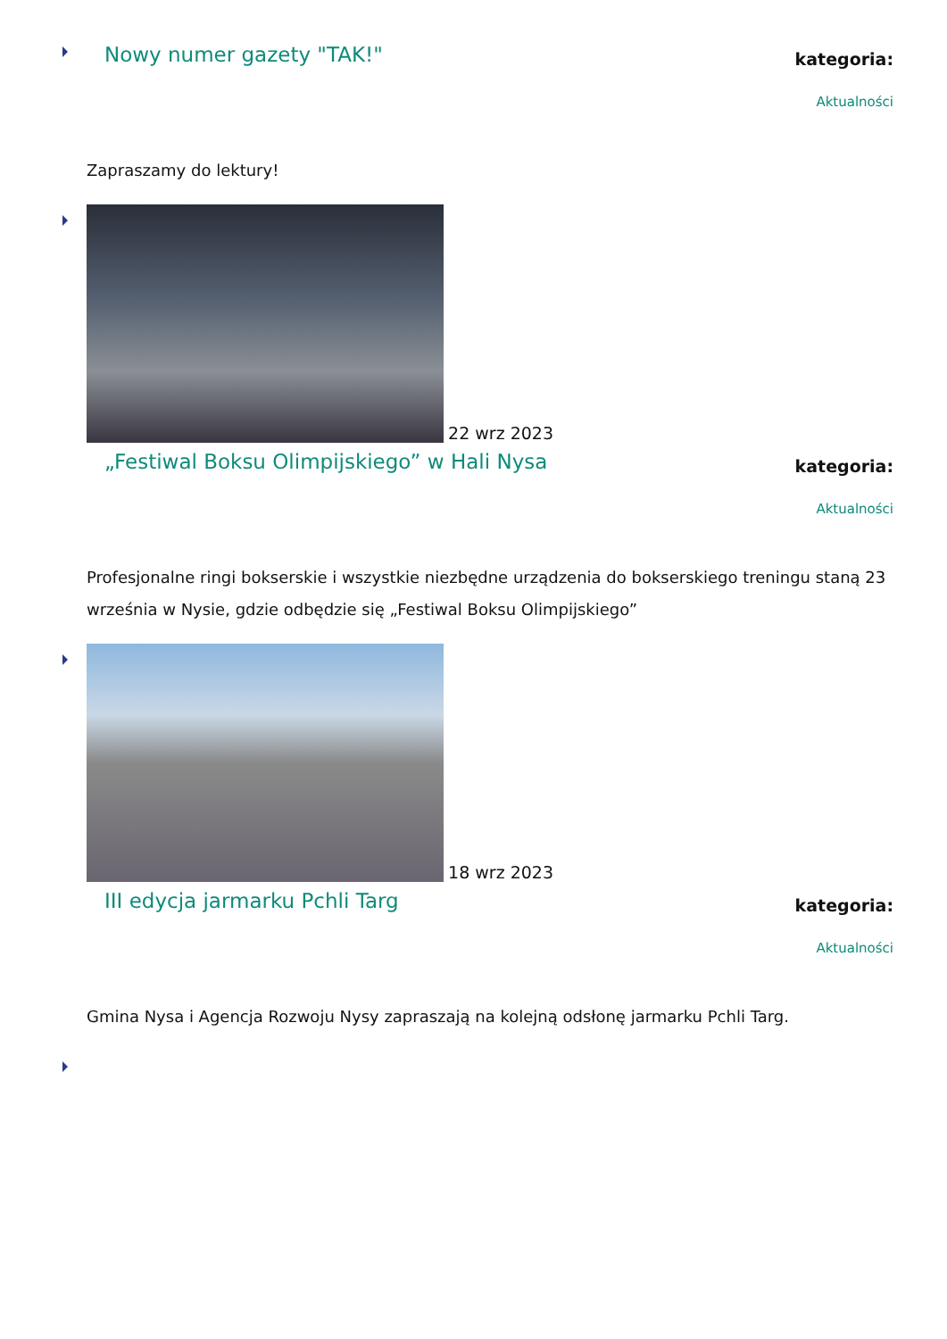Nowy numer gazety "TAK!"
kategoria:
Aktualności
Zapraszamy do lektury!
22 wrz 2023
„Festiwal Boksu Olimpijskiego” w Hali Nysa
kategoria:
Aktualności
Profesjonalne ringi bokserskie i wszystkie niezbędne urządzenia do bokserskiego treningu staną 23 września w Nysie, gdzie odbędzie się „Festiwal Boksu Olimpijskiego”
18 wrz 2023
III edycja jarmarku Pchli Targ
kategoria:
Aktualności
Gmina Nysa i Agencja Rozwoju Nysy zapraszają na kolejną odsłonę jarmarku Pchli Targ.